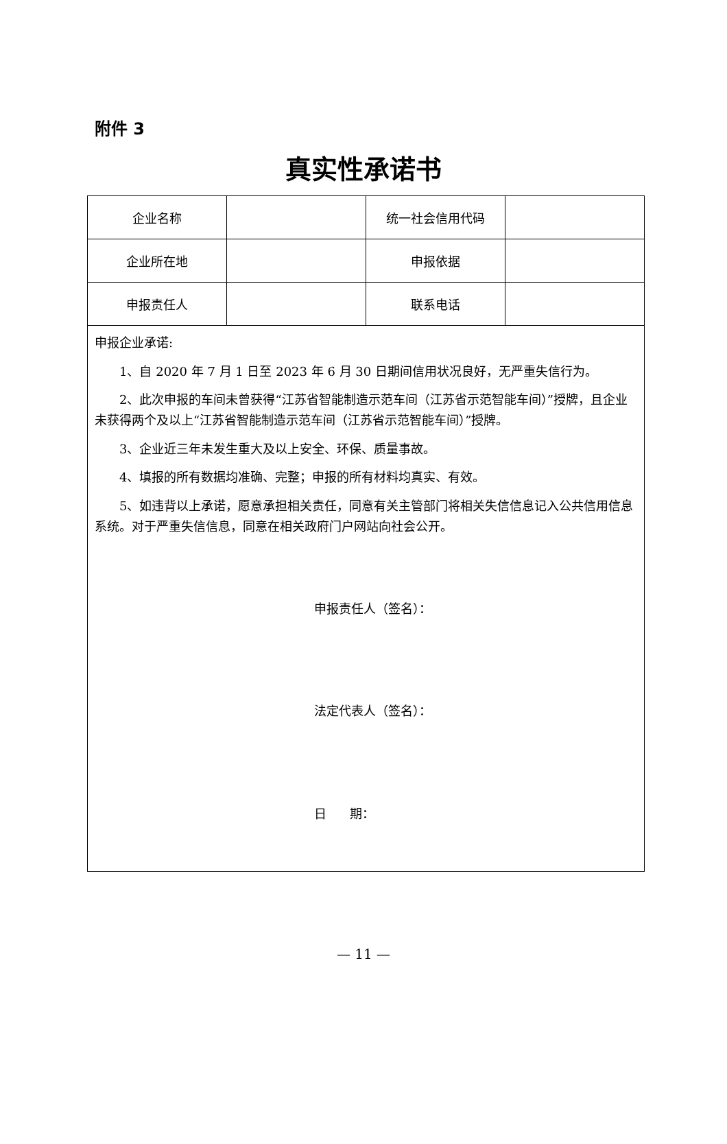附件 3
真实性承诺书
| 企业名称 | | 统一社会信用代码 | |
| 企业所在地 | | 申报依据 | |
| 申报责任人 | | 联系电话 | |
| 申报企业承诺: 1、自 2020 年 7 月 1 日至 2023 年 6 月 30 日期间信用状况良好，无严重失信行为。 2、此次申报的车间未曾获得“江苏省智能制造示范车间（江苏省示范智能车间）”授牌，且企业未获得两个及以上“江苏省智能制造示范车间（江苏省示范智能车间）”授牌。 3、企业近三年未发生重大及以上安全、环保、质量事故。 4、填报的所有数据均准确、完整；申报的所有材料均真实、有效。 5、如违背以上承诺，愿意承担相关责任，同意有关主管部门将相关失信信息记入公共信用信息系统。对于严重失信信息，同意在相关政府门户网站向社会公开。 申报责任人（签名）： 法定代表人（签名）： 日 期： | | | |
— 11 —